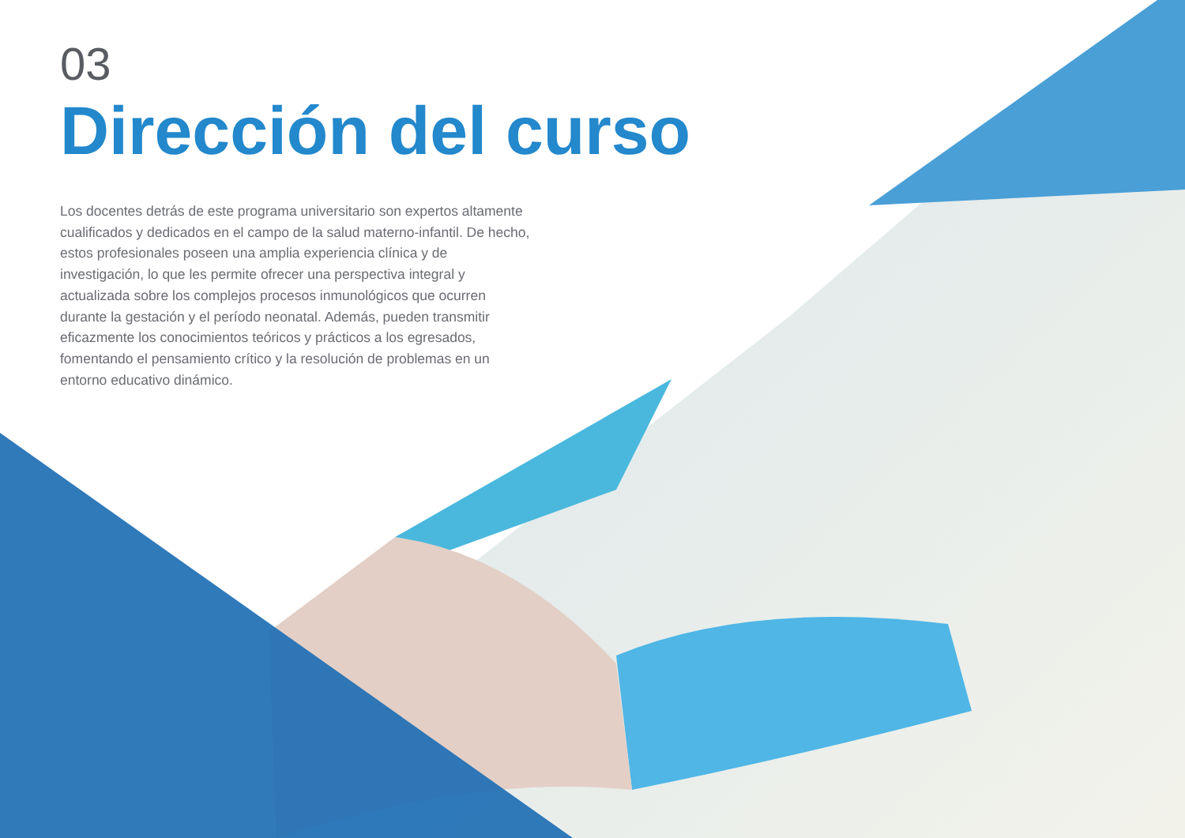03
Dirección del curso
Los docentes detrás de este programa universitario son expertos altamente cualificados y dedicados en el campo de la salud materno-infantil. De hecho, estos profesionales poseen una amplia experiencia clínica y de investigación, lo que les permite ofrecer una perspectiva integral y actualizada sobre los complejos procesos inmunológicos que ocurren durante la gestación y el período neonatal. Además, pueden transmitir eficazmente los conocimientos teóricos y prácticos a los egresados, fomentando el pensamiento crítico y la resolución de problemas en un entorno educativo dinámico.